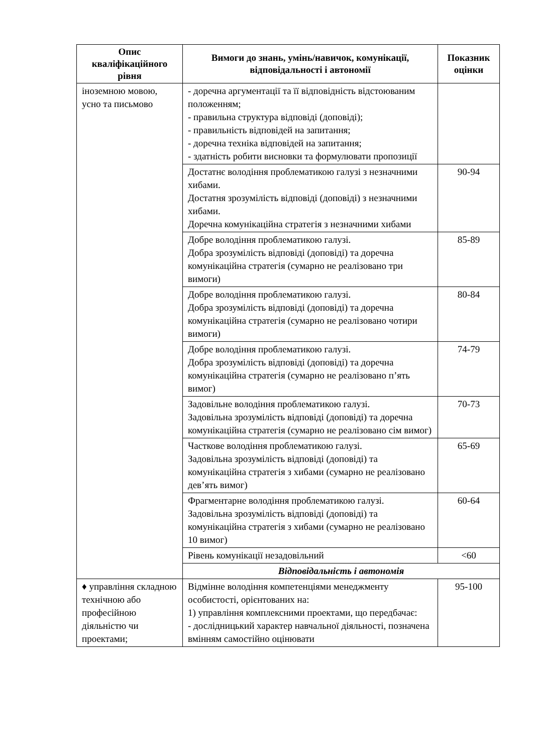| Опис кваліфікаційного рівня | Вимоги до знань, умінь/навичок, комунікації, відповідальності і автономії | Показник оцінки |
| --- | --- | --- |
| іноземною мовою, усно та письмово | - доречна аргументації та її відповідність відстоюваним положенням; - правильна структура відповіді (доповіді); - правильність відповідей на запитання; - доречна техніка відповідей на запитання; - здатність робити висновки та формулювати пропозиції | |
| | Достатнє володіння проблематикою галузі з незначними хибами. Достатня зрозумілість відповіді (доповіді) з незначними хибами. Доречна комунікаційна стратегія з незначними хибами | 90-94 |
| | Добре володіння проблематикою галузі. Добра зрозумілість відповіді (доповіді) та доречна комунікаційна стратегія (сумарно не реалізовано три вимоги) | 85-89 |
| | Добре володіння проблематикою галузі. Добра зрозумілість відповіді (доповіді) та доречна комунікаційна стратегія (сумарно не реалізовано чотири вимоги) | 80-84 |
| | Добре володіння проблематикою галузі. Добра зрозумілість відповіді (доповіді) та доречна комунікаційна стратегія (сумарно не реалізовано п’ять вимог) | 74-79 |
| | Задовільне володіння проблематикою галузі. Задовільна зрозумілість відповіді (доповіді) та доречна комунікаційна стратегія (сумарно не реалізовано сім вимог) | 70-73 |
| | Часткове володіння проблематикою галузі. Задовільна зрозумілість відповіді (доповіді) та комунікаційна стратегія з хибами (сумарно не реалізовано дев’ять вимог) | 65-69 |
| | Фрагментарне володіння проблематикою галузі. Задовільна зрозумілість відповіді (доповіді) та комунікаційна стратегія з хибами (сумарно не реалізовано 10 вимог) | 60-64 |
| | Рівень комунікації незадовільний | <60 |
| | Відповідальність і автономія | |
| ♦ управління складною технічною або професійною діяльністю чи проектами; | Відмінне володіння компетенціями менеджменту особистості, орієнтованих на: 1) управління комплексними проектами, що передбачає: - дослідницький характер навчальної діяльності, позначена вмінням самостійно оцінювати | 95-100 |